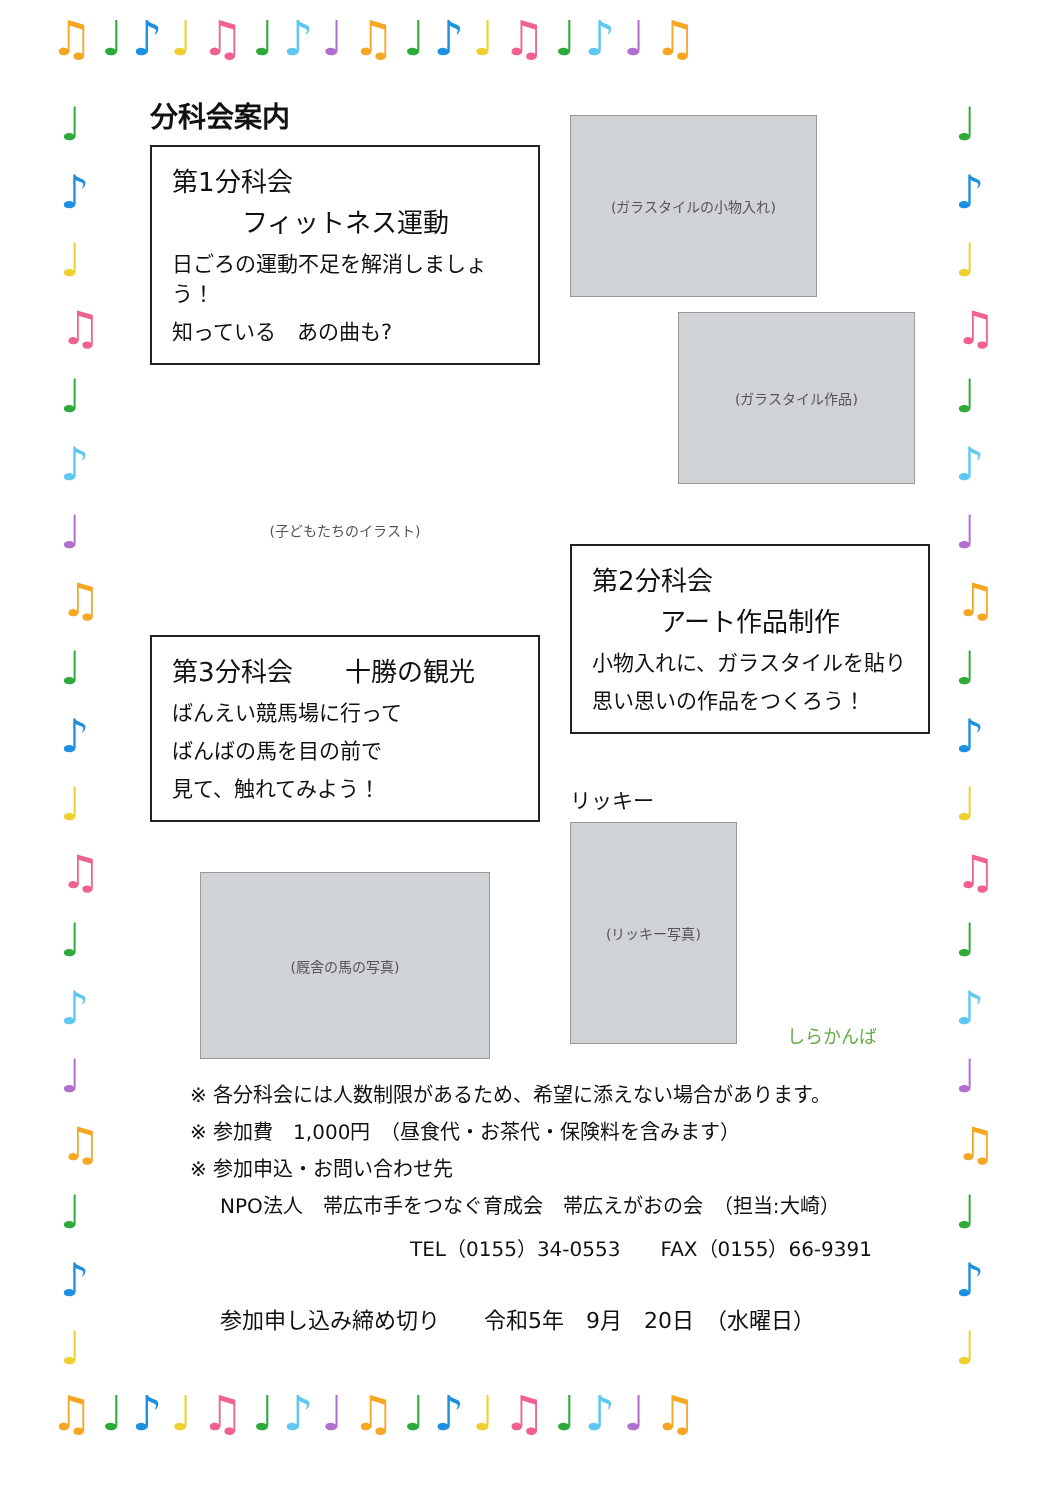♫♩♪♩♫♩♪♩♫♩♪♩♫♩♪♩♫
♩
♪
♩
♫
♩
♪
♩
♫
♩
♪
♩
♫
♩
♪
♩
♫
♩
♪
♩
♩
♪
♩
♫
♩
♪
♩
♫
♩
♪
♩
♫
♩
♪
♩
♫
♩
♪
♩
分科会案内
第1分科会
フィットネス運動
日ごろの運動不足を解消しましょう！
知っている　あの曲も?
(子どもたちのイラスト)
第3分科会　　十勝の観光
ばんえい競馬場に行って
ばんばの馬を目の前で
見て、触れてみよう！
(厩舎の馬の写真)
(ガラスタイルの小物入れ)
(ガラスタイル作品)
第2分科会
アート作品制作
小物入れに、ガラスタイルを貼り
思い思いの作品をつくろう！
リッキー
(リッキー写真)
しらかんば
※ 各分科会には人数制限があるため、希望に添えない場合があります。
※ 参加費　1,000円　（昼食代・お茶代・保険料を含みます）
※ 参加申込・お問い合わせ先
NPO法人　帯広市手をつなぐ育成会　帯広えがおの会　（担当:大崎）
TEL（0155）34-0553　　FAX（0155）66-9391
参加申し込み締め切り　　令和5年　9月　20日　（水曜日）
♫♩♪♩♫♩♪♩♫♩♪♩♫♩♪♩♫